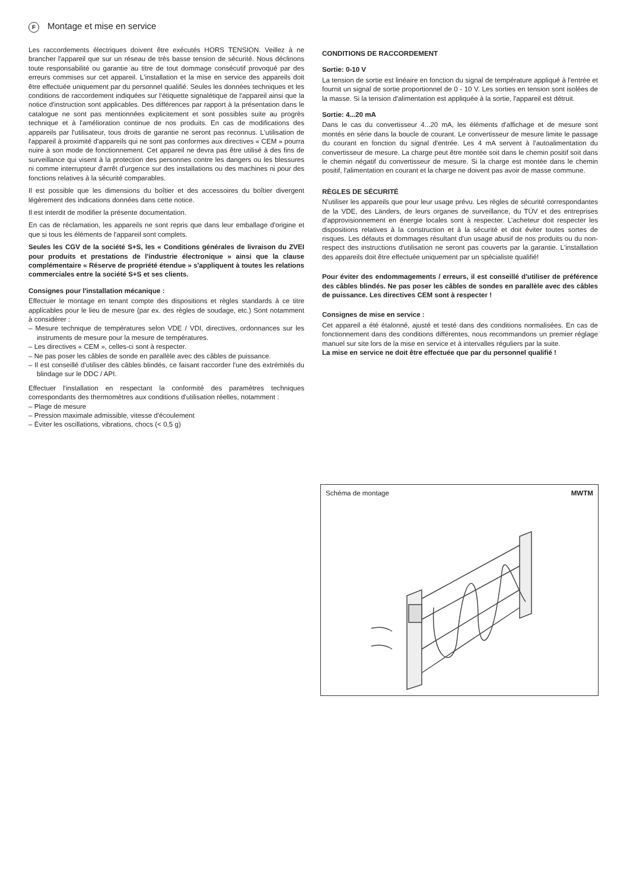F Montage et mise en service
Les raccordements électriques doivent être exécutés HORS TENSION. Veillez à ne brancher l'appareil que sur un réseau de très basse tension de sécurité. Nous déclinons toute responsabilité ou garantie au titre de tout dommage consécutif provoqué par des erreurs commises sur cet appareil. L'installation et la mise en service des appareils doit être effectuée uniquement par du personnel qualifié. Seules les données techniques et les conditions de raccordement indiquées sur l'étiquette signalétique de l'appareil ainsi que la notice d'instruction sont applicables. Des différences par rapport à la présentation dans le catalogue ne sont pas mentionnées explicitement et sont possibles suite au progrès technique et à l'amélioration continue de nos produits. En cas de modifications des appareils par l'utilisateur, tous droits de garantie ne seront pas reconnus. L'utilisation de l'appareil à proximité d'appareils qui ne sont pas conformes aux directives « CEM » pourra nuire à son mode de fonctionnement. Cet appareil ne devra pas être utilisé à des fins de surveillance qui visent à la protection des personnes contre les dangers ou les blessures ni comme interrupteur d'arrêt d'urgence sur des installations ou des machines ni pour des fonctions relatives à la sécurité comparables.
Il est possible que les dimensions du boîtier et des accessoires du boîtier divergent légèrement des indications données dans cette notice.
Il est interdit de modifier la présente documentation.
En cas de réclamation, les appareils ne sont repris que dans leur emballage d'origine et que si tous les éléments de l'appareil sont complets.
Seules les CGV de la société S+S, les « Conditions générales de livraison du ZVEI pour produits et prestations de l'industrie électronique » ainsi que la clause complémentaire « Réserve de propriété étendue » s'appliquent à toutes les relations commerciales entre la société S+S et ses clients.
Consignes pour l'installation mécanique :
Effectuer le montage en tenant compte des dispositions et règles standards à ce titre applicables pour le lieu de mesure (par ex. des règles de soudage, etc.) Sont notamment à considérer :
– Mesure technique de températures selon VDE / VDI, directives, ordonnances sur les instruments de mesure pour la mesure de températures.
– Les directives « CEM », celles-ci sont à respecter.
– Ne pas poser les câbles de sonde en parallèle avec des câbles de puissance.
– Il est conseillé d'utiliser des câbles blindés, ce faisant raccorder l'une des extrémités du blindage sur le DDC / API.
Effectuer l'installation en respectant la conformité des paramètres techniques correspondants des thermomètres aux conditions d'utilisation réelles, notamment :
– Plage de mesure
– Pression maximale admissible, vitesse d'écoulement
– Éviter les oscillations, vibrations, chocs (< 0,5 g)
CONDITIONS DE RACCORDEMENT
Sortie: 0-10 V
La tension de sortie est linéaire en fonction du signal de température appliqué à l'entrée et fournit un signal de sortie proportionnel de 0 - 10 V. Les sorties en tension sont isolées de la masse. Si la tension d'alimentation est appliquée à la sortie, l'appareil est détruit.
Sortie: 4...20 mA
Dans le cas du convertisseur 4...20 mA, les éléments d'affichage et de mesure sont montés en série dans la boucle de courant. Le convertisseur de mesure limite le passage du courant en fonction du signal d'entrée. Les 4 mA servent à l'autoalimentation du convertisseur de mesure. La charge peut être montée soit dans le chemin positif soit dans le chemin négatif du convertisseur de mesure. Si la charge est montée dans le chemin positif, l'alimentation en courant et la charge ne doivent pas avoir de masse commune.
RÈGLES DE SÉCURITÉ
N'utiliser les appareils que pour leur usage prévu. Les règles de sécurité correspondantes de la VDE, des Länders, de leurs organes de surveillance, du TÜV et des entreprises d'approvisionnement en énergie locales sont à respecter. L'acheteur doit respecter les dispositions relatives à la construction et à la sécurité et doit éviter toutes sortes de risques. Les défauts et dommages résultant d'un usage abusif de nos produits ou du non-respect des instructions d'utilisation ne seront pas couverts par la garantie. L'installation des appareils doit être effectuée uniquement par un spécialiste qualifié!
Pour éviter des endommagements / erreurs, il est conseillé d'utiliser de préférence des câbles blindés. Ne pas poser les câbles de sondes en parallèle avec des câbles de puissance. Les directives CEM sont à respecter !
Consignes de mise en service :
Cet appareil a été étalonné, ajusté et testé dans des conditions normalisées. En cas de fonctionnement dans des conditions différentes, nous recommandons un premier réglage manuel sur site lors de la mise en service et à intervalles réguliers par la suite.
La mise en service ne doit être effectuée que par du personnel qualifié !
Schéma de montage MWTM